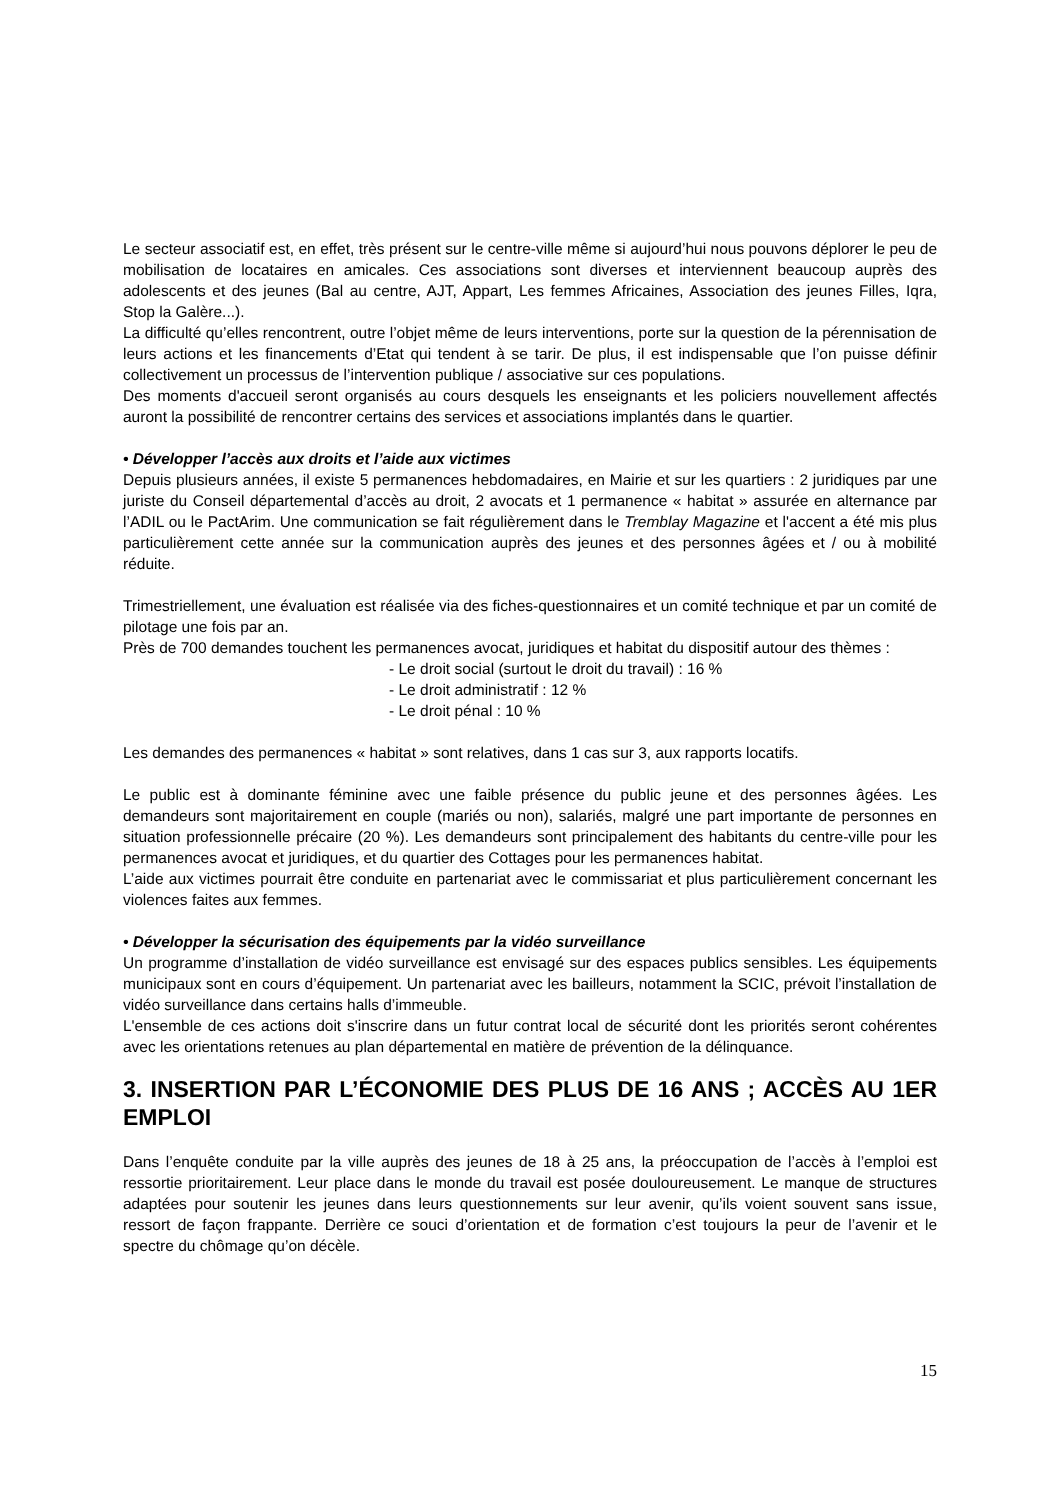Le secteur associatif est, en effet, très présent sur le centre-ville même si aujourd’hui nous pouvons déplorer le peu de mobilisation de locataires en amicales. Ces associations sont diverses et interviennent beaucoup auprès des adolescents et des jeunes (Bal au centre, AJT, Appart, Les femmes Africaines, Association des jeunes Filles, Iqra, Stop la Galère...).
La difficulté qu’elles rencontrent, outre l’objet même de leurs interventions, porte sur la question de la pérennisation de leurs actions et les financements d’Etat qui tendent à se tarir. De plus, il est indispensable que l’on puisse définir collectivement un processus de l’intervention publique / associative sur ces populations.
Des moments d'accueil seront organisés au cours desquels les enseignants et les policiers nouvellement affectés auront la possibilité de rencontrer certains des services et associations implantés dans le quartier.
• Développer l’accès aux droits et l’aide aux victimes
Depuis plusieurs années, il existe 5 permanences hebdomadaires, en Mairie et sur les quartiers : 2 juridiques par une juriste du Conseil départemental d’accès au droit, 2 avocats et 1 permanence « habitat » assurée en alternance par l’ADIL ou le PactArim. Une communication se fait régulièrement dans le Tremblay Magazine et l'accent a été mis plus particulièrement cette année sur la communication auprès des jeunes et des personnes âgées et / ou à mobilité réduite.
Trimestriellement, une évaluation est réalisée via des fiches-questionnaires et un comité technique et par un comité de pilotage une fois par an.
Près de 700 demandes touchent les permanences avocat, juridiques et habitat du dispositif autour des thèmes :
- Le droit social (surtout le droit du travail) : 16 %
- Le droit administratif : 12 %
- Le droit pénal : 10 %
Les demandes des permanences « habitat » sont relatives, dans 1 cas sur 3, aux rapports locatifs.
Le public est à dominante féminine avec une faible présence du public jeune et des personnes âgées. Les demandeurs sont majoritairement en couple (mariés ou non), salariés, malgré une part importante de personnes en situation professionnelle précaire (20 %). Les demandeurs sont principalement des habitants du centre-ville pour les permanences avocat et juridiques, et du quartier des Cottages pour les permanences habitat.
L’aide aux victimes pourrait être conduite en partenariat avec le commissariat et plus particulièrement concernant les violences faites aux femmes.
• Développer la sécurisation des équipements par la vidéo surveillance
Un programme d’installation de vidéo surveillance est envisagé sur des espaces publics sensibles. Les équipements municipaux sont en cours d’équipement. Un partenariat avec les bailleurs, notamment la SCIC, prévoit l’installation de vidéo surveillance dans certains halls d’immeuble.
L'ensemble de ces actions doit s'inscrire dans un futur contrat local de sécurité dont les priorités seront cohérentes avec les orientations retenues au plan départemental en matière de prévention de la délinquance.
3. INSERTION PAR L’ÉCONOMIE DES PLUS DE 16 ANS ; ACCÈS AU 1ER EMPLOI
Dans l’enquête conduite par la ville auprès des jeunes de 18 à 25 ans, la préoccupation de l’accès à l’emploi est ressortie prioritairement. Leur place dans le monde du travail est posée douloureusement. Le manque de structures adaptées pour soutenir les jeunes dans leurs questionnements sur leur avenir, qu’ils voient souvent sans issue, ressort de façon frappante. Derrière ce souci d’orientation et de formation c’est toujours la peur de l’avenir et le spectre du chômage qu’on décèle.
15